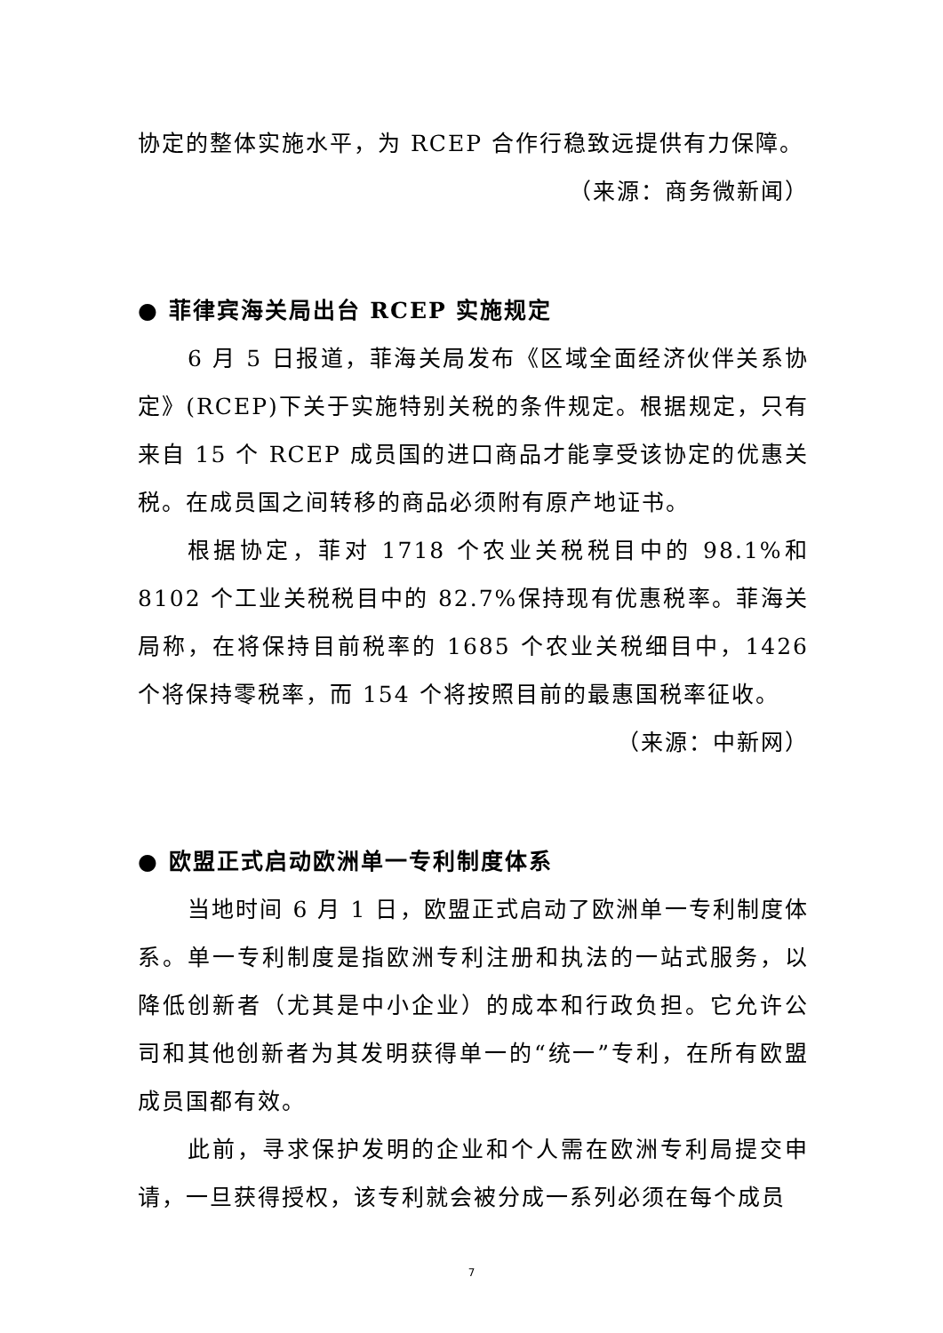协定的整体实施水平，为 RCEP 合作行稳致远提供有力保障。
（来源：商务微新闻）
● 菲律宾海关局出台 RCEP 实施规定
6 月 5 日报道，菲海关局发布《区域全面经济伙伴关系协定》(RCEP)下关于实施特别关税的条件规定。根据规定，只有来自 15 个 RCEP 成员国的进口商品才能享受该协定的优惠关税。在成员国之间转移的商品必须附有原产地证书。
根据协定，菲对 1718 个农业关税税目中的 98.1%和 8102 个工业关税税目中的 82.7%保持现有优惠税率。菲海关局称，在将保持目前税率的 1685 个农业关税细目中，1426 个将保持零税率，而 154 个将按照目前的最惠国税率征收。
（来源：中新网）
● 欧盟正式启动欧洲单一专利制度体系
当地时间 6 月 1 日，欧盟正式启动了欧洲单一专利制度体系。单一专利制度是指欧洲专利注册和执法的一站式服务，以降低创新者（尤其是中小企业）的成本和行政负担。它允许公司和其他创新者为其发明获得单一的“统一”专利，在所有欧盟成员国都有效。
此前，寻求保护发明的企业和个人需在欧洲专利局提交申请，一旦获得授权，该专利就会被分成一系列必须在每个成员
7